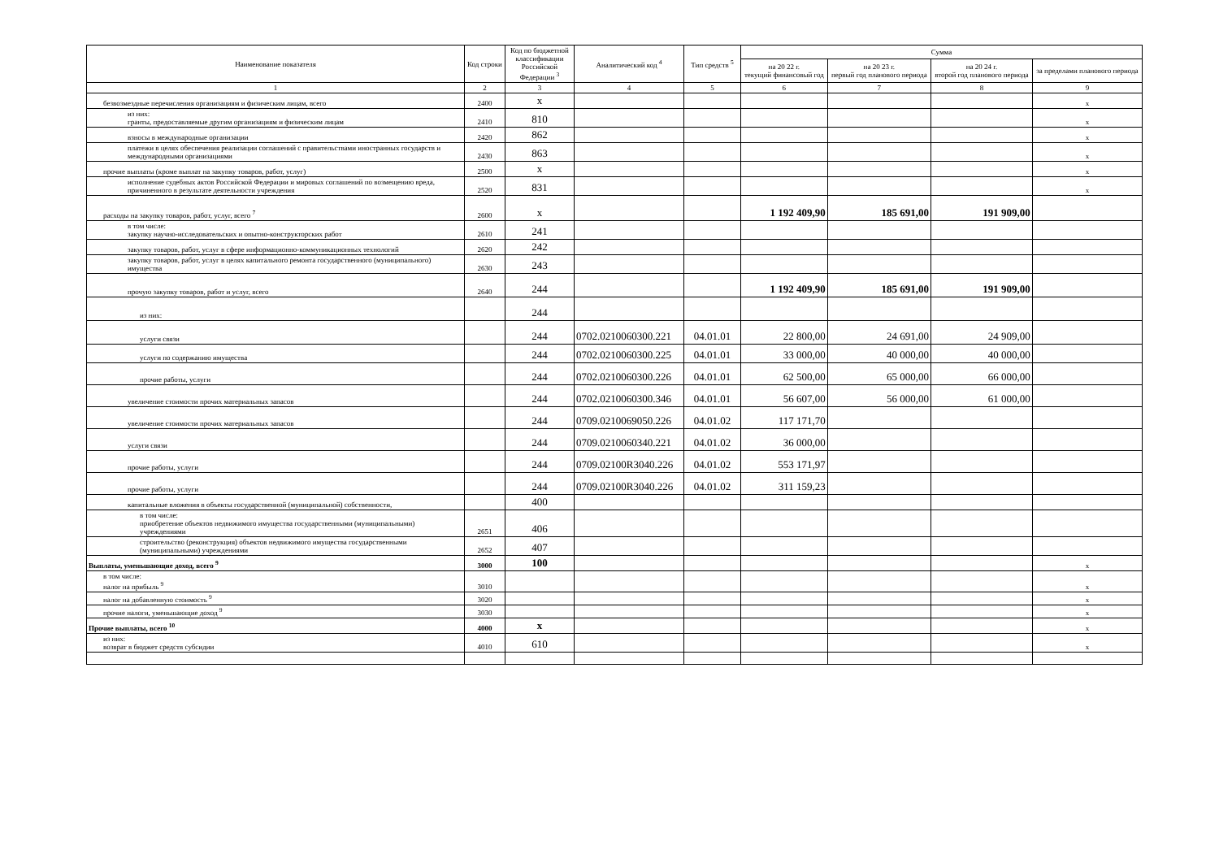| Наименование показателя | Код строки | Код по бюджетной классификации Российской Федерации <sup>3</sup> | Аналитический код <sup>4</sup> | Тип средств <sup>5</sup> | Сумма | | | |
| --- | --- | --- | --- | --- | --- | --- | --- | --- |
| | | | | | на 20 22 г. текущий финансовый год | на 20 23 г. первый год планового периода | на 20 24 г. второй год планового периода | за пределами планового периода |
| 1 | 2 | 3 | 4 | 5 | 6 | 7 | 8 | 9 |
| безвозмездные перечисления организациям и физическим лицам, всего | 2400 | x | | | | | | x |
| из них: гранты, предоставляемые другим организациям и физическим лицам | 2410 | 810 | | | | | | x |
| взносы в международные организации | 2420 | 862 | | | | | | x |
| платежи в целях обеспечения реализации соглашений с правительствами иностранных государств и международными организациями | 2430 | 863 | | | | | | x |
| прочие выплаты (кроме выплат на закупку товаров, работ, услуг) | 2500 | x | | | | | | x |
| исполнение судебных актов Российской Федерации и мировых соглашений по возмещению вреда, причиненного в результате деятельности учреждения | 2520 | 831 | | | | | | x |
| расходы на закупку товаров, работ, услуг, всего <sup>7</sup> | 2600 | x | | | 1 192 409,90 | 185 691,00 | 191 909,00 | |
| в том числе: закупку научно-исследовательских и опытно-конструкторских работ | 2610 | 241 | | | | | | |
| закупку товаров, работ, услуг в сфере информационно-коммуникационных технологий | 2620 | 242 | | | | | | |
| закупку товаров, работ, услуг в целях капитального ремонта государственного (муниципального) имущества | 2630 | 243 | | | | | | |
| прочую закупку товаров, работ и услуг, всего | 2640 | 244 | | | 1 192 409,90 | 185 691,00 | 191 909,00 | |
| из них: | | 244 | | | | | | |
| услуги связи | | 244 | 0702.0210060300.221 | 04.01.01 | 22 800,00 | 24 691,00 | 24 909,00 | |
| услуги по содержанию имущества | | 244 | 0702.0210060300.225 | 04.01.01 | 33 000,00 | 40 000,00 | 40 000,00 | |
| прочие работы, услуги | | 244 | 0702.0210060300.226 | 04.01.01 | 62 500,00 | 65 000,00 | 66 000,00 | |
| увеличение стоимости прочих материальных запасов | | 244 | 0702.0210060300.346 | 04.01.01 | 56 607,00 | 56 000,00 | 61 000,00 | |
| увеличение стоимости прочих материальных запасов | | 244 | 0709.0210069050.226 | 04.01.02 | 117 171,70 | | | |
| услуги связи | | 244 | 0709.0210060340.221 | 04.01.02 | 36 000,00 | | | |
| прочие работы, услуги | | 244 | 0709.02100R3040.226 | 04.01.02 | 553 171,97 | | | |
| прочие работы, услуги | | 244 | 0709.02100R3040.226 | 04.01.02 | 311 159,23 | | | |
| капитальные вложения в объекты государственной (муниципальной) собственности, | | 400 | | | | | | |
| в том числе: приобретение объектов недвижимого имущества государственными (муниципальными) учреждениями | 2651 | 406 | | | | | | |
| строительство (реконструкция) объектов недвижимого имущества государственными (муниципальными) учреждениями | 2652 | 407 | | | | | | |
| Выплаты, уменьшающие доход, всего <sup>9</sup> | 3000 | 100 | | | | | | x |
| в том числе: налог на прибыль <sup>9</sup> | 3010 | | | | | | | x |
| налог на добавленную стоимость <sup>9</sup> | 3020 | | | | | | | x |
| прочие налоги, уменьшающие доход <sup>9</sup> | 3030 | | | | | | | x |
| Прочие выплаты, всего <sup>10</sup> | 4000 | x | | | | | | x |
| из них: возврат в бюджет средств субсидии | 4010 | 610 | | | | | | x |